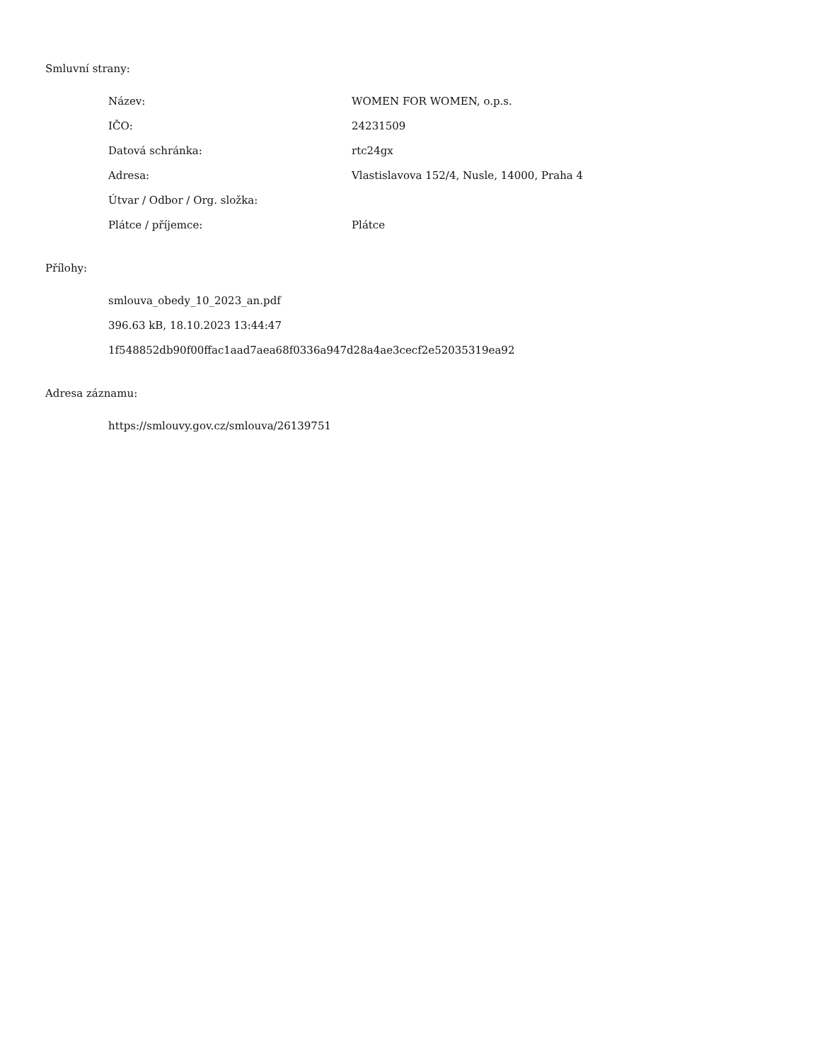Smluvní strany:
| Název: | WOMEN FOR WOMEN, o.p.s. |
| IČO: | 24231509 |
| Datová schránka: | rtc24gx |
| Adresa: | Vlastislavova 152/4, Nusle, 14000, Praha 4 |
| Útvar / Odbor / Org. složka: | |
| Plátce / příjemce: | Plátce |
Přílohy:
smlouva_obedy_10_2023_an.pdf
396.63 kB, 18.10.2023 13:44:47
1f548852db90f00ffac1aad7aea68f0336a947d28a4ae3cecf2e52035319ea92
Adresa záznamu:
https://smlouvy.gov.cz/smlouva/26139751